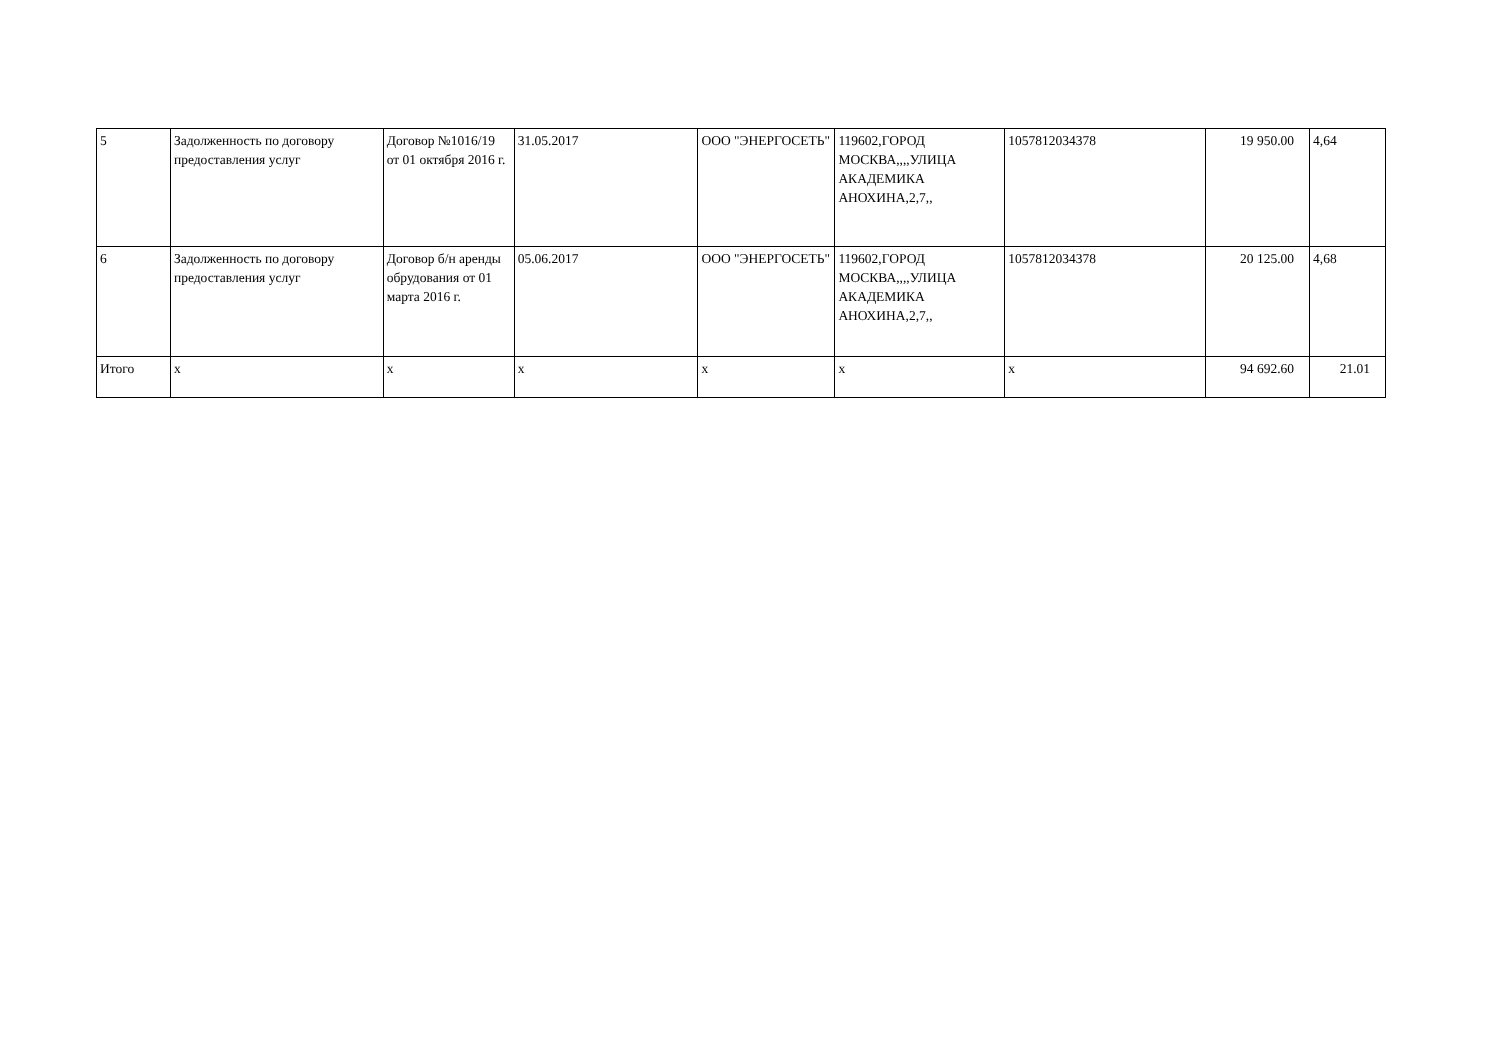| 5 | Задолженность по договору предоставления услуг | Договор №1016/19 от 01 октября 2016 г. | 31.05.2017 | ООО "ЭНЕРГОСЕТЬ" | 119602,ГОРОД МОСКВА,,,,УЛИЦА АКАДЕМИКА АНОХИНА,2,7,, | 1057812034378 | 19 950.00 | 4,64 |
| 6 | Задолженность по договору предоставления услуг | Договор б/н аренды обрудования от 01 марта 2016 г. | 05.06.2017 | ООО "ЭНЕРГОСЕТЬ" | 119602,ГОРОД МОСКВА,,,,УЛИЦА АКАДЕМИКА АНОХИНА,2,7,, | 1057812034378 | 20 125.00 | 4,68 |
| Итого | x | x | x | x | x | x | 94 692.60 | 21.01 |